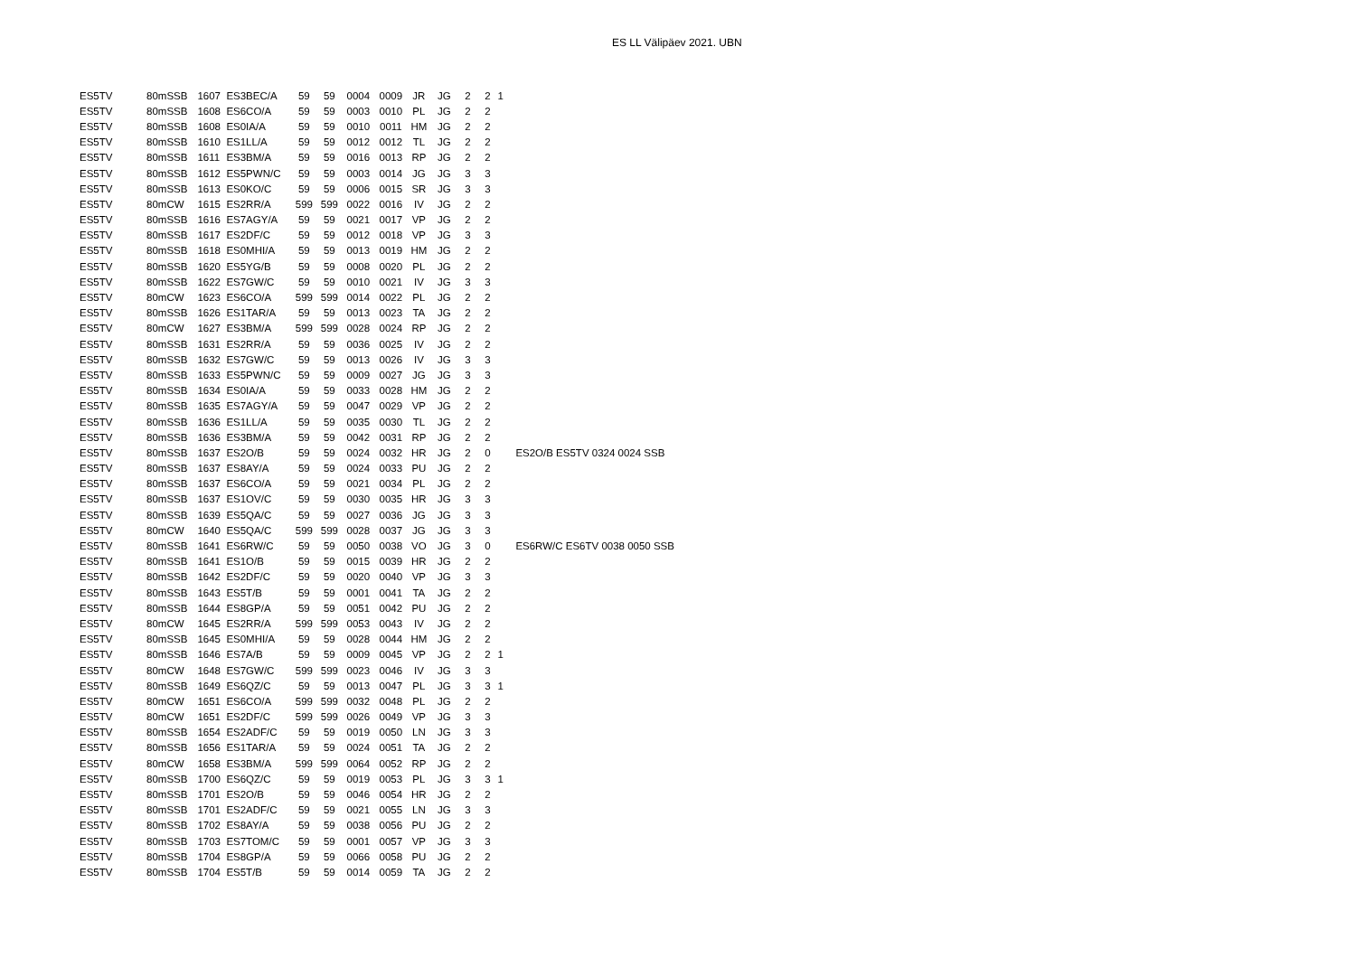ES LL Välipäev 2021. UBN
| ES5TV | 80m | SSB | 1607 | ES3BEC/A | 59 | 59 | 0004 | 0009 | JR | JG | 2 | 2 | 1 | |
| ES5TV | 80m | SSB | 1608 | ES6CO/A | 59 | 59 | 0003 | 0010 | PL | JG | 2 | 2 | | |
| ES5TV | 80m | SSB | 1608 | ES0IA/A | 59 | 59 | 0010 | 0011 | HM | JG | 2 | 2 | | |
| ES5TV | 80m | SSB | 1610 | ES1LL/A | 59 | 59 | 0012 | 0012 | TL | JG | 2 | 2 | | |
| ES5TV | 80m | SSB | 1611 | ES3BM/A | 59 | 59 | 0016 | 0013 | RP | JG | 2 | 2 | | |
| ES5TV | 80m | SSB | 1612 | ES5PWN/C | 59 | 59 | 0003 | 0014 | JG | JG | 3 | 3 | | |
| ES5TV | 80m | SSB | 1613 | ES0KO/C | 59 | 59 | 0006 | 0015 | SR | JG | 3 | 3 | | |
| ES5TV | 80m | CW | 1615 | ES2RR/A | 599 | 599 | 0022 | 0016 | IV | JG | 2 | 2 | | |
| ES5TV | 80m | SSB | 1616 | ES7AGY/A | 59 | 59 | 0021 | 0017 | VP | JG | 2 | 2 | | |
| ES5TV | 80m | SSB | 1617 | ES2DF/C | 59 | 59 | 0012 | 0018 | VP | JG | 3 | 3 | | |
| ES5TV | 80m | SSB | 1618 | ES0MHI/A | 59 | 59 | 0013 | 0019 | HM | JG | 2 | 2 | | |
| ES5TV | 80m | SSB | 1620 | ES5YG/B | 59 | 59 | 0008 | 0020 | PL | JG | 2 | 2 | | |
| ES5TV | 80m | SSB | 1622 | ES7GW/C | 59 | 59 | 0010 | 0021 | IV | JG | 3 | 3 | | |
| ES5TV | 80m | CW | 1623 | ES6CO/A | 599 | 599 | 0014 | 0022 | PL | JG | 2 | 2 | | |
| ES5TV | 80m | SSB | 1626 | ES1TAR/A | 59 | 59 | 0013 | 0023 | TA | JG | 2 | 2 | | |
| ES5TV | 80m | CW | 1627 | ES3BM/A | 599 | 599 | 0028 | 0024 | RP | JG | 2 | 2 | | |
| ES5TV | 80m | SSB | 1631 | ES2RR/A | 59 | 59 | 0036 | 0025 | IV | JG | 2 | 2 | | |
| ES5TV | 80m | SSB | 1632 | ES7GW/C | 59 | 59 | 0013 | 0026 | IV | JG | 3 | 3 | | |
| ES5TV | 80m | SSB | 1633 | ES5PWN/C | 59 | 59 | 0009 | 0027 | JG | JG | 3 | 3 | | |
| ES5TV | 80m | SSB | 1634 | ES0IA/A | 59 | 59 | 0033 | 0028 | HM | JG | 2 | 2 | | |
| ES5TV | 80m | SSB | 1635 | ES7AGY/A | 59 | 59 | 0047 | 0029 | VP | JG | 2 | 2 | | |
| ES5TV | 80m | SSB | 1636 | ES1LL/A | 59 | 59 | 0035 | 0030 | TL | JG | 2 | 2 | | |
| ES5TV | 80m | SSB | 1636 | ES3BM/A | 59 | 59 | 0042 | 0031 | RP | JG | 2 | 2 | | |
| ES5TV | 80m | SSB | 1637 | ES2O/B | 59 | 59 | 0024 | 0032 | HR | JG | 2 | 0 | | ES2O/B ES5TV 0324 0024 SSB |
| ES5TV | 80m | SSB | 1637 | ES8AY/A | 59 | 59 | 0024 | 0033 | PU | JG | 2 | 2 | | |
| ES5TV | 80m | SSB | 1637 | ES6CO/A | 59 | 59 | 0021 | 0034 | PL | JG | 2 | 2 | | |
| ES5TV | 80m | SSB | 1637 | ES1OV/C | 59 | 59 | 0030 | 0035 | HR | JG | 3 | 3 | | |
| ES5TV | 80m | SSB | 1639 | ES5QA/C | 59 | 59 | 0027 | 0036 | JG | JG | 3 | 3 | | |
| ES5TV | 80m | CW | 1640 | ES5QA/C | 599 | 599 | 0028 | 0037 | JG | JG | 3 | 3 | | |
| ES5TV | 80m | SSB | 1641 | ES6RW/C | 59 | 59 | 0050 | 0038 | VO | JG | 3 | 0 | | ES6RW/C ES6TV 0038 0050 SSB |
| ES5TV | 80m | SSB | 1641 | ES1O/B | 59 | 59 | 0015 | 0039 | HR | JG | 2 | 2 | | |
| ES5TV | 80m | SSB | 1642 | ES2DF/C | 59 | 59 | 0020 | 0040 | VP | JG | 3 | 3 | | |
| ES5TV | 80m | SSB | 1643 | ES5T/B | 59 | 59 | 0001 | 0041 | TA | JG | 2 | 2 | | |
| ES5TV | 80m | SSB | 1644 | ES8GP/A | 59 | 59 | 0051 | 0042 | PU | JG | 2 | 2 | | |
| ES5TV | 80m | CW | 1645 | ES2RR/A | 599 | 599 | 0053 | 0043 | IV | JG | 2 | 2 | | |
| ES5TV | 80m | SSB | 1645 | ES0MHI/A | 59 | 59 | 0028 | 0044 | HM | JG | 2 | 2 | | |
| ES5TV | 80m | SSB | 1646 | ES7A/B | 59 | 59 | 0009 | 0045 | VP | JG | 2 | 2 | 1 | |
| ES5TV | 80m | CW | 1648 | ES7GW/C | 599 | 599 | 0023 | 0046 | IV | JG | 3 | 3 | | |
| ES5TV | 80m | SSB | 1649 | ES6QZ/C | 59 | 59 | 0013 | 0047 | PL | JG | 3 | 3 | 1 | |
| ES5TV | 80m | CW | 1651 | ES6CO/A | 599 | 599 | 0032 | 0048 | PL | JG | 2 | 2 | | |
| ES5TV | 80m | CW | 1651 | ES2DF/C | 599 | 599 | 0026 | 0049 | VP | JG | 3 | 3 | | |
| ES5TV | 80m | SSB | 1654 | ES2ADF/C | 59 | 59 | 0019 | 0050 | LN | JG | 3 | 3 | | |
| ES5TV | 80m | SSB | 1656 | ES1TAR/A | 59 | 59 | 0024 | 0051 | TA | JG | 2 | 2 | | |
| ES5TV | 80m | CW | 1658 | ES3BM/A | 599 | 599 | 0064 | 0052 | RP | JG | 2 | 2 | | |
| ES5TV | 80m | SSB | 1700 | ES6QZ/C | 59 | 59 | 0019 | 0053 | PL | JG | 3 | 3 | 1 | |
| ES5TV | 80m | SSB | 1701 | ES2O/B | 59 | 59 | 0046 | 0054 | HR | JG | 2 | 2 | | |
| ES5TV | 80m | SSB | 1701 | ES2ADF/C | 59 | 59 | 0021 | 0055 | LN | JG | 3 | 3 | | |
| ES5TV | 80m | SSB | 1702 | ES8AY/A | 59 | 59 | 0038 | 0056 | PU | JG | 2 | 2 | | |
| ES5TV | 80m | SSB | 1703 | ES7TOM/C | 59 | 59 | 0001 | 0057 | VP | JG | 3 | 3 | | |
| ES5TV | 80m | SSB | 1704 | ES8GP/A | 59 | 59 | 0066 | 0058 | PU | JG | 2 | 2 | | |
| ES5TV | 80m | SSB | 1704 | ES5T/B | 59 | 59 | 0014 | 0059 | TA | JG | 2 | 2 | | |